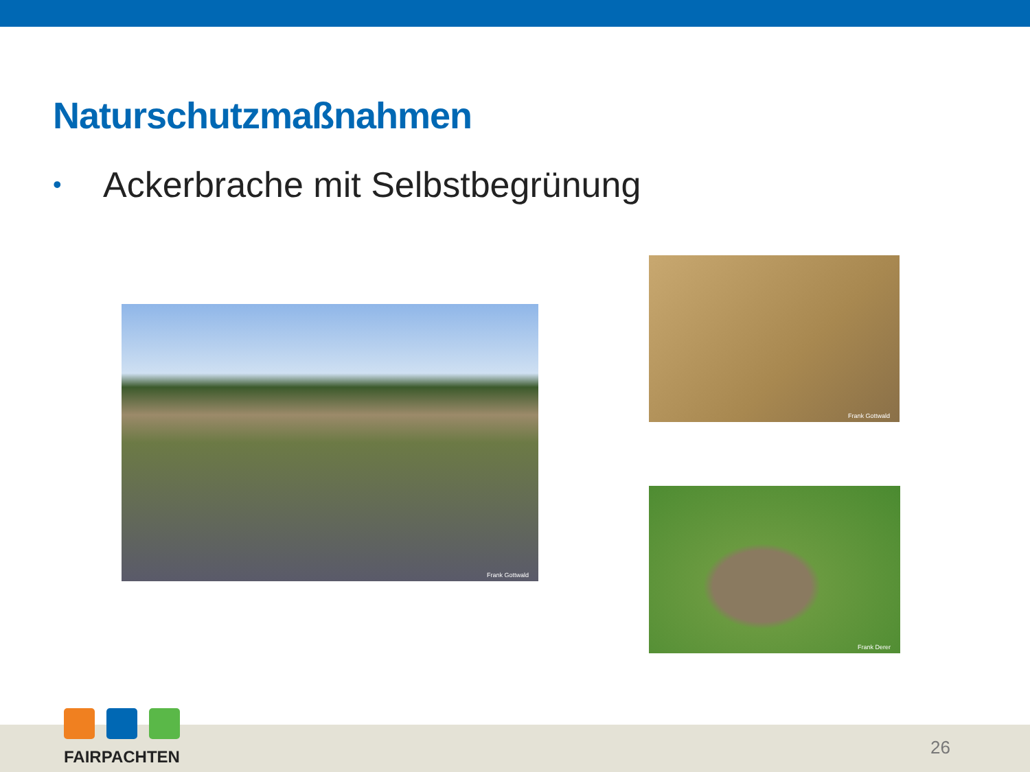Naturschutzmaßnahmen
• Ackerbrache mit Selbstbegrünung
Frank Gottwald
Frank Gottwald
Frank Derer
FAIRPACHTEN
26